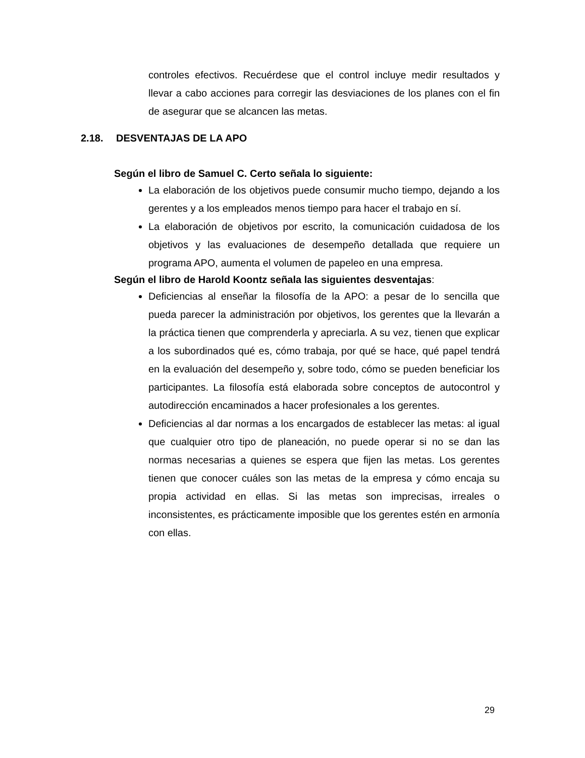controles efectivos. Recuérdese que el control incluye medir resultados y llevar a cabo acciones para corregir las desviaciones de los planes con el fin de asegurar que se alcancen las metas.
2.18. DESVENTAJAS DE LA APO
Según el libro de Samuel C. Certo señala lo siguiente:
La elaboración de los objetivos puede consumir mucho tiempo, dejando a los gerentes y a los empleados menos tiempo para hacer el trabajo en sí.
La elaboración de objetivos por escrito, la comunicación cuidadosa de los objetivos y las evaluaciones de desempeño detallada que requiere un programa APO, aumenta el volumen de papeleo en una empresa.
Según el libro de Harold Koontz señala las siguientes desventajas:
Deficiencias al enseñar la filosofía de la APO: a pesar de lo sencilla que pueda parecer la administración por objetivos, los gerentes que la llevarán a la práctica tienen que comprenderla y apreciarla. A su vez, tienen que explicar a los subordinados qué es, cómo trabaja, por qué se hace, qué papel tendrá en la evaluación del desempeño y, sobre todo, cómo se pueden beneficiar los participantes. La filosofía está elaborada sobre conceptos de autocontrol y autodirección encaminados a hacer profesionales a los gerentes.
Deficiencias al dar normas a los encargados de establecer las metas: al igual que cualquier otro tipo de planeación, no puede operar si no se dan las normas necesarias a quienes se espera que fijen las metas. Los gerentes tienen que conocer cuáles son las metas de la empresa y cómo encaja su propia actividad en ellas. Si las metas son imprecisas, irreales o inconsistentes, es prácticamente imposible que los gerentes estén en armonía con ellas.
29